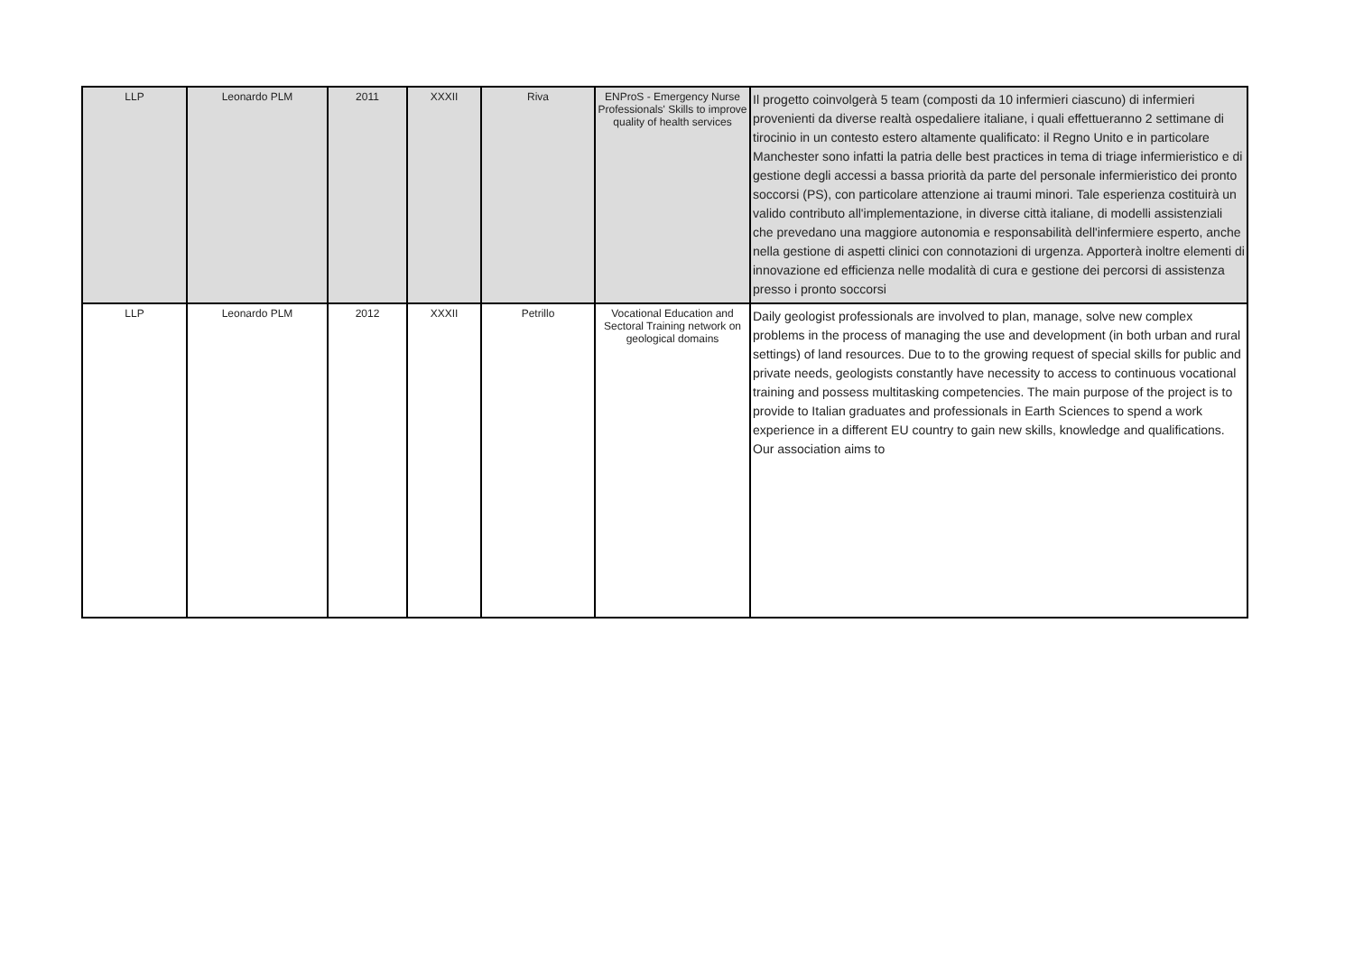| LLP | Leonardo PLM | 2011 | XXXII | Riva | ENProS - Emergency Nurse Professionals' Skills to improve quality of health services | Il progetto coinvolgerà 5 team (composti da 10 infermieri ciascuno) di infermieri provenienti da diverse realtà ospedaliere italiane, i quali effettueranno 2 settimane di tirocinio in un contesto estero altamente qualificato: il Regno Unito e in particolare Manchester sono infatti la patria delle best practices in tema di triage infermieristico e di gestione degli accessi a bassa priorità da parte del personale infermieristico dei pronto soccorsi (PS), con particolare attenzione ai traumi minori. Tale esperienza costituirà un valido contributo all'implementazione, in diverse città italiane, di modelli assistenziali che prevedano una maggiore autonomia e responsabilità dell'infermiere esperto, anche nella gestione di aspetti clinici con connotazioni di urgenza. Apporterà inoltre elementi di innovazione ed efficienza nelle modalità di cura e gestione dei percorsi di assistenza presso i pronto soccorsi |
| LLP | Leonardo PLM | 2012 | XXXII | Petrillo | Vocational Education and Sectoral Training network on geological domains | Daily geologist professionals are involved to plan, manage, solve new complex problems in the process of managing the use and development (in both urban and rural settings) of land resources. Due to to the growing request of special skills for public and private needs, geologists constantly have necessity to access to continuous vocational training and possess multitasking competencies. The main purpose of the project is to provide to Italian graduates and professionals in Earth Sciences to spend a work experience in a different EU country to gain new skills, knowledge and qualifications. Our association aims to |